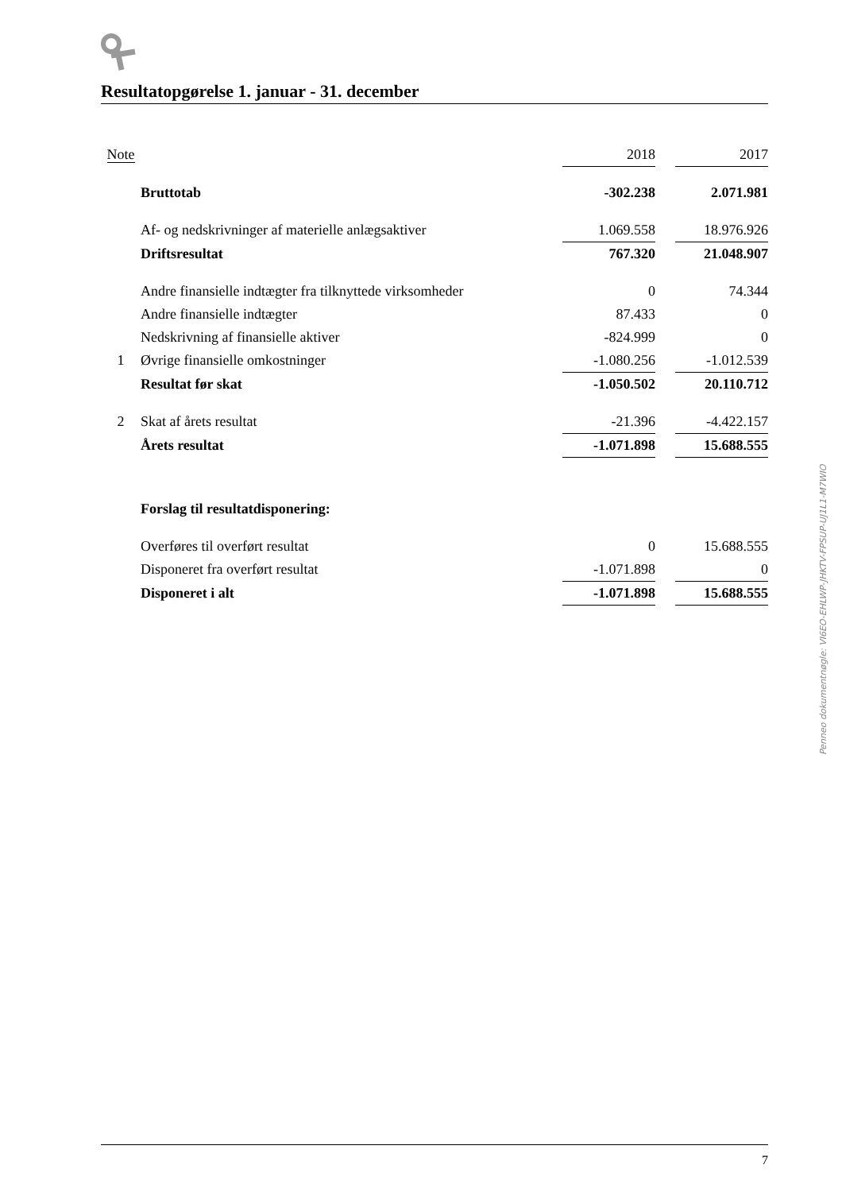Resultatopgørelse 1. januar - 31. december
| Note | | 2018 | | 2017 |
| --- | --- | --- | --- | --- |
| | Bruttotab | -302.238 | | 2.071.981 |
| | Af- og nedskrivninger af materielle anlægsaktiver | 1.069.558 | | 18.976.926 |
| | Driftsresultat | 767.320 | | 21.048.907 |
| | Andre finansielle indtægter fra tilknyttede virksomheder | 0 | | 74.344 |
| | Andre finansielle indtægter | 87.433 | | 0 |
| | Nedskrivning af finansielle aktiver | -824.999 | | 0 |
| 1 | Øvrige finansielle omkostninger | -1.080.256 | | -1.012.539 |
| | Resultat før skat | -1.050.502 | | 20.110.712 |
| 2 | Skat af årets resultat | -21.396 | | -4.422.157 |
| | Årets resultat | -1.071.898 | | 15.688.555 |
| | Forslag til resultatdisponering: | | | |
| | Overføres til overført resultat | 0 | | 15.688.555 |
| | Disponeret fra overført resultat | -1.071.898 | | 0 |
| | Disponeret i alt | -1.071.898 | | 15.688.555 |
Penneo dokumentnøgle: VI6EO-EHLWP-JHKTV-FPSUP-UJ1L1-M7WIO
7